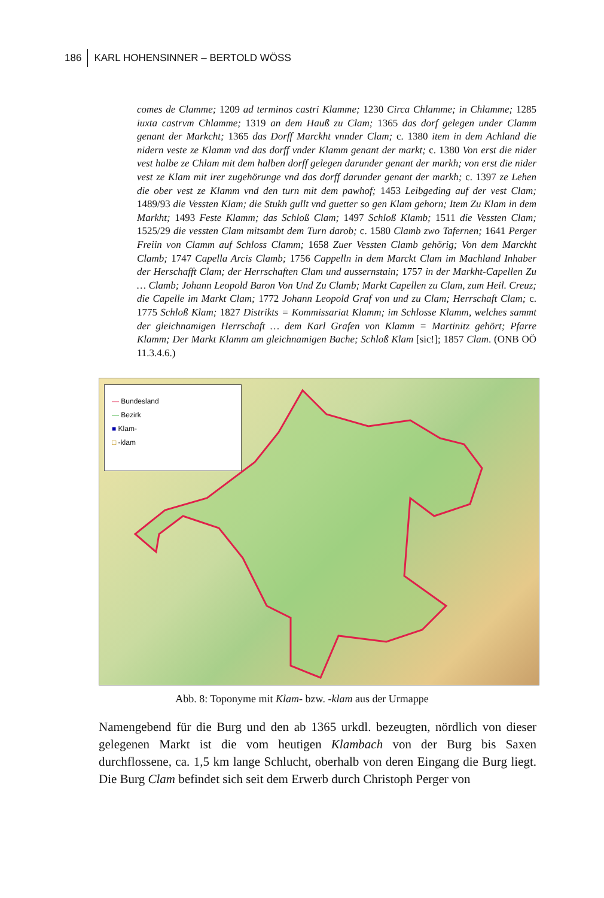186 KARL HOHENSINNER – BERTOLD WÖSS
comes de Clamme; 1209 ad terminos castri Klamme; 1230 Circa Chlamme; in Chlamme; 1285 iuxta castrvm Chlamme; 1319 an dem Hauß zu Clam; 1365 das dorf gelegen under Clamm genant der Markcht; 1365 das Dorff Marckht vnnder Clam; c. 1380 item in dem Achland die nidern veste ze Klamm vnd das dorff vnder Klamm genant der markt; c. 1380 Von erst die nider vest halbe ze Chlam mit dem halben dorff gelegen darunder genant der markh; von erst die nider vest ze Klam mit irer zugehörunge vnd das dorff darunder genant der markh; c. 1397 ze Lehen die ober vest ze Klamm vnd den turn mit dem pawhof; 1453 Leibgeding auf der vest Clam; 1489/93 die Vessten Klam; die Stukh gullt vnd guetter so gen Klam gehorn; Item Zu Klam in dem Markht; 1493 Feste Klamm; das Schloß Clam; 1497 Schloß Klamb; 1511 die Vessten Clam; 1525/29 die vessten Clam mitsambt dem Turn darob; c. 1580 Clamb zwo Tafernen; 1641 Perger Freiin von Clamm auf Schloss Clamm; 1658 Zuer Vessten Clamb gehörig; Von dem Marckht Clamb; 1747 Capella Arcis Clamb; 1756 Cappelln in dem Marckt Clam im Machland Inhaber der Herschafft Clam; der Herrschaften Clam und aussernstain; 1757 in der Markht-Capellen Zu … Clamb; Johann Leopold Baron Von Und Zu Clamb; Markt Capellen zu Clam, zum Heil. Creuz; die Capelle im Markt Clam; 1772 Johann Leopold Graf von und zu Clam; Herrschaft Clam; c. 1775 Schloß Klam; 1827 Distrikts = Kommissariat Klamm; im Schlosse Klamm, welches sammt der gleichnamigen Herrschaft … dem Karl Grafen von Klamm = Martinitz gehört; Pfarre Klamm; Der Markt Klamm am gleichnamigen Bache; Schloß Klam [sic!]; 1857 Clam. (ONB OÖ 11.3.4.6.)
— Bundesland
— Bezirk
■ Klam-
□ -klam
Abb. 8: Toponyme mit Klam- bzw. -klam aus der Urmappe
Namengebend für die Burg und den ab 1365 urkdl. bezeugten, nördlich von dieser gelegenen Markt ist die vom heutigen Klambach von der Burg bis Saxen durchflossene, ca. 1,5 km lange Schlucht, oberhalb von deren Eingang die Burg liegt. Die Burg Clam befindet sich seit dem Erwerb durch Christoph Perger von